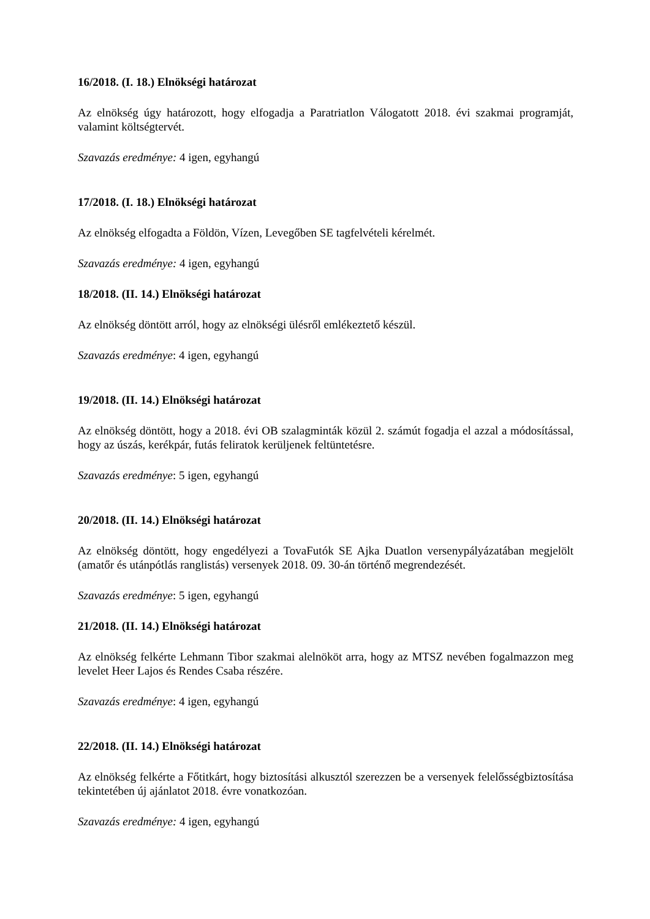16/2018. (I. 18.) Elnökségi határozat
Az elnökség úgy határozott, hogy elfogadja a Paratriatlon Válogatott 2018. évi szakmai programját, valamint költségtervét.
Szavazás eredménye: 4 igen, egyhangú
17/2018. (I. 18.) Elnökségi határozat
Az elnökség elfogadta a Földön, Vízen, Levegőben SE tagfelvételi kérelmét.
Szavazás eredménye: 4 igen, egyhangú
18/2018. (II. 14.) Elnökségi határozat
Az elnökség döntött arról, hogy az elnökségi ülésről emlékeztető készül.
Szavazás eredménye: 4 igen, egyhangú
19/2018. (II. 14.) Elnökségi határozat
Az elnökség döntött, hogy a 2018. évi OB szalagminták közül 2. számút fogadja el azzal a módosítással, hogy az úszás, kerékpár, futás feliratok kerüljenek feltüntetésre.
Szavazás eredménye: 5 igen, egyhangú
20/2018. (II. 14.) Elnökségi határozat
Az elnökség döntött, hogy engedélyezi a TovaFutók SE Ajka Duatlon versenypályázatában megjelölt (amatőr és utánpótlás ranglistás) versenyek 2018. 09. 30-án történő megrendezését.
Szavazás eredménye: 5 igen, egyhangú
21/2018. (II. 14.) Elnökségi határozat
Az elnökség felkérte Lehmann Tibor szakmai alelnököt arra, hogy az MTSZ nevében fogalmazzon meg levelet Heer Lajos és Rendes Csaba részére.
Szavazás eredménye: 4 igen, egyhangú
22/2018. (II. 14.) Elnökségi határozat
Az elnökség felkérte a Főtitkárt, hogy biztosítási alkusztól szerezzen be a versenyek felelősségbiztosítása tekintetében új ajánlatot 2018. évre vonatkozóan.
Szavazás eredménye: 4 igen, egyhangú